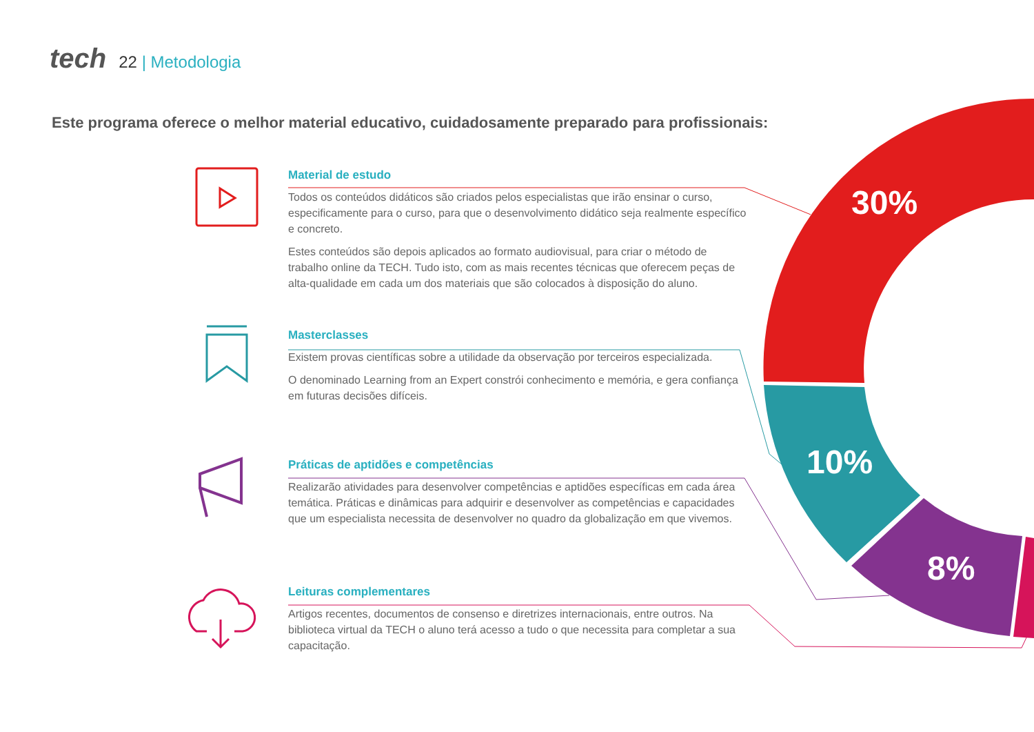30%
10%
8%
tech 22 | Metodologia
Este programa oferece o melhor material educativo, cuidadosamente preparado para profissionais:
Material de estudo
Todos os conteúdos didáticos são criados pelos especialistas que irão ensinar o curso, especificamente para o curso, para que o desenvolvimento didático seja realmente específico e concreto.
Estes conteúdos são depois aplicados ao formato audiovisual, para criar o método de trabalho online da TECH. Tudo isto, com as mais recentes técnicas que oferecem peças de alta-qualidade em cada um dos materiais que são colocados à disposição do aluno.
Masterclasses
Existem provas científicas sobre a utilidade da observação por terceiros especializada.
O denominado Learning from an Expert constrói conhecimento e memória, e gera confiança em futuras decisões difíceis.
Práticas de aptidões e competências
Realizarão atividades para desenvolver competências e aptidões específicas em cada área temática. Práticas e dinâmicas para adquirir e desenvolver as competências e capacidades que um especialista necessita de desenvolver no quadro da globalização em que vivemos.
Leituras complementares
Artigos recentes, documentos de consenso e diretrizes internacionais, entre outros. Na biblioteca virtual da TECH o aluno terá acesso a tudo o que necessita para completar a sua capacitação.